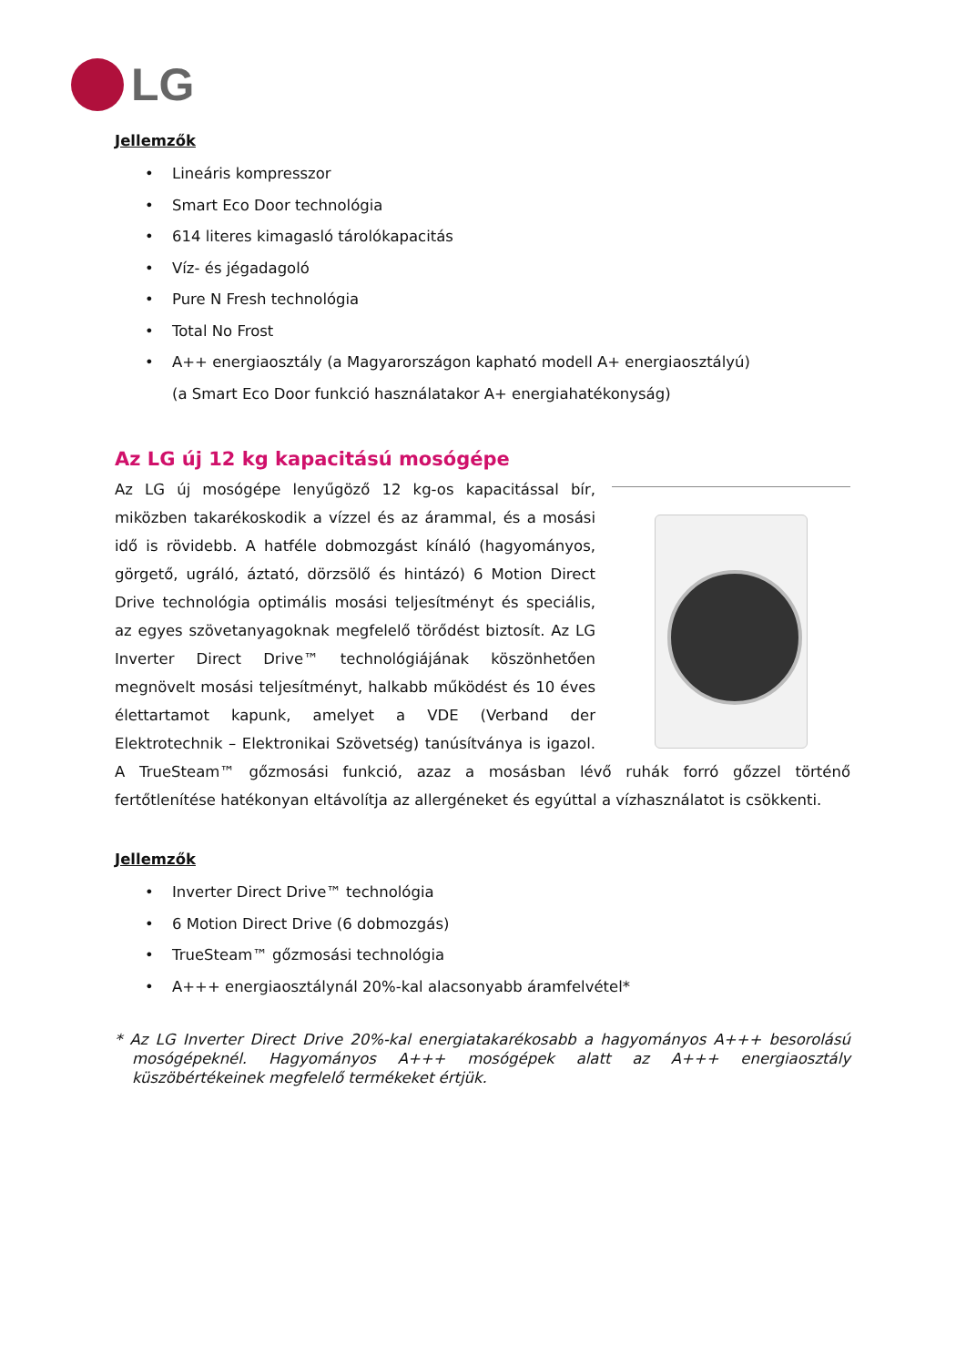LG
Jellemzők
• Lineáris kompresszor
• Smart Eco Door technológia
• 614 literes kimagasló tárolókapacitás
• Víz- és jégadagoló
• Pure N Fresh technológia
• Total No Frost
• A++ energiaosztály (a Magyarországon kapható modell A+ energiaosztályú)
(a Smart Eco Door funkció használatakor A+ energiahatékonyság)
Az LG új 12 kg kapacitású mosógépe
Az LG új mosógépe lenyűgöző 12 kg-os kapacitással bír, miközben takarékoskodik a vízzel és az árammal, és a mosási idő is rövidebb. A hatféle dobmozgást kínáló (hagyományos, görgető, ugráló, áztató, dörzsölő és hintázó) 6 Motion Direct Drive technológia optimális mosási teljesítményt és speciális, az egyes szövetanyagoknak megfelelő törődést biztosít. Az LG Inverter Direct Drive™ technológiájának köszönhetően megnövelt mosási teljesítményt, halkabb működést és 10 éves élettartamot kapunk, amelyet a VDE (Verband der Elektrotechnik – Elektronikai Szövetség) tanúsítványa is igazol. A TrueSteam™ gőzmosási funkció, azaz a mosásban lévő ruhák forró gőzzel történő fertőtlenítése hatékonyan eltávolítja az allergéneket és egyúttal a vízhasználatot is csökkenti.
Jellemzők
• Inverter Direct Drive™ technológia
• 6 Motion Direct Drive (6 dobmozgás)
• TrueSteam™ gőzmosási technológia
• A+++ energiaosztálynál 20%-kal alacsonyabb áramfelvétel*
* Az LG Inverter Direct Drive 20%-kal energiatakarékosabb a hagyományos A+++ besorolású mosógépeknél. Hagyományos A+++ mosógépek alatt az A+++ energiaosztály küszöbértékeinek megfelelő termékeket értjük.